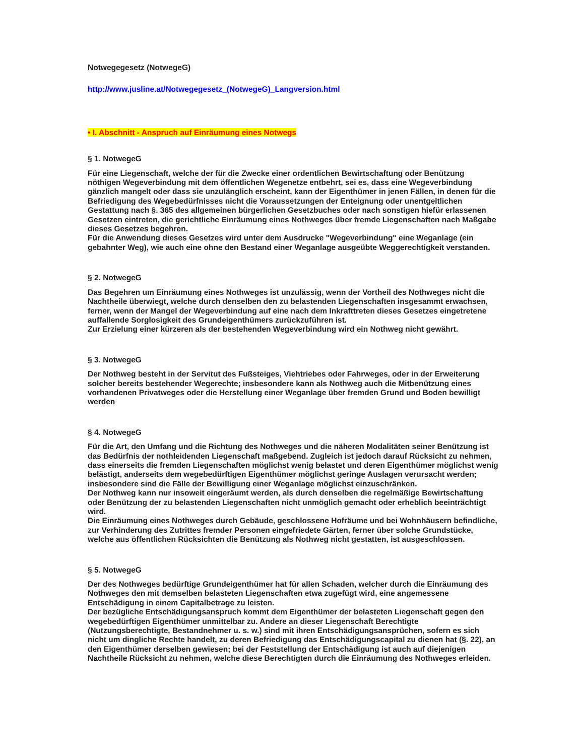Notwegegesetz (NotwegeG)
http://www.jusline.at/Notwegegesetz_(NotwegeG)_Langversion.html
• I. Abschnitt - Anspruch auf Einräumung eines Notwegs
§ 1. NotwegeG
Für eine Liegenschaft, welche der für die Zwecke einer ordentlichen Bewirtschaftung oder Benützung nöthigen Wegeverbindung mit dem öffentlichen Wegenetze entbehrt, sei es, dass eine Wegeverbindung gänzlich mangelt oder dass sie unzulänglich erscheint, kann der Eigenthümer in jenen Fällen, in denen für die Befriedigung des Wegebedürfnisses nicht die Voraussetzungen der Enteignung oder unentgeltlichen Gestattung nach §. 365 des allgemeinen bürgerlichen Gesetzbuches oder nach sonstigen hiefür erlassenen Gesetzen eintreten, die gerichtliche Einräumung eines Nothweges über fremde Liegenschaften nach Maßgabe dieses Gesetzes begehren.
Für die Anwendung dieses Gesetzes wird unter dem Ausdrucke "Wegeverbindung" eine Weganlage (ein gebahnter Weg), wie auch eine ohne den Bestand einer Weganlage ausgeübte Weggerechtigkeit verstanden.
§ 2. NotwegeG
Das Begehren um Einräumung eines Nothweges ist unzulässig, wenn der Vortheil des Nothweges nicht die Nachtheile überwiegt, welche durch denselben den zu belastenden Liegenschaften insgesammt erwachsen, ferner, wenn der Mangel der Wegeverbindung auf eine nach dem Inkrafttreten dieses Gesetzes eingetretene auffallende Sorglosigkeit des Grundeigenthümers zurückzuführen ist.
Zur Erzielung einer kürzeren als der bestehenden Wegeverbindung wird ein Nothweg nicht gewährt.
§ 3. NotwegeG
Der Nothweg besteht in der Servitut des Fußsteiges, Viehtriebes oder Fahrweges, oder in der Erweiterung solcher bereits bestehender Wegerechte; insbesondere kann als Nothweg auch die Mitbenützung eines vorhandenen Privatweges oder die Herstellung einer Weganlage über fremden Grund und Boden bewilligt werden
§ 4. NotwegeG
Für die Art, den Umfang und die Richtung des Nothweges und die näheren Modalitäten seiner Benützung ist das Bedürfnis der nothleidenden Liegenschaft maßgebend. Zugleich ist jedoch darauf Rücksicht zu nehmen, dass einerseits die fremden Liegenschaften möglichst wenig belastet und deren Eigenthümer möglichst wenig belästigt, anderseits dem wegebedürftigen Eigenthümer möglichst geringe Auslagen verursacht werden; insbesondere sind die Fälle der Bewilligung einer Weganlage möglichst einzuschränken.
Der Nothweg kann nur insoweit eingeräumt werden, als durch denselben die regelmäßige Bewirtschaftung oder Benützung der zu belastenden Liegenschaften nicht unmöglich gemacht oder erheblich beeinträchtigt wird.
Die Einräumung eines Nothweges durch Gebäude, geschlossene Hofräume und bei Wohnhäusern befindliche, zur Verhinderung des Zutrittes fremder Personen eingefriedete Gärten, ferner über solche Grundstücke, welche aus öffentlichen Rücksichten die Benützung als Nothweg nicht gestatten, ist ausgeschlossen.
§ 5. NotwegeG
Der des Nothweges bedürftige Grundeigenthümer hat für allen Schaden, welcher durch die Einräumung des Nothweges den mit demselben belasteten Liegenschaften etwa zugefügt wird, eine angemessene Entschädigung in einem Capitalbetrage zu leisten.
Der bezügliche Entschädigungsanspruch kommt dem Eigenthümer der belasteten Liegenschaft gegen den wegebedürftigen Eigenthümer unmittelbar zu. Andere an dieser Liegenschaft Berechtigte (Nutzungsberechtigte, Bestandnehmer u. s. w.) sind mit ihren Entschädigungsansprüchen, sofern es sich nicht um dingliche Rechte handelt, zu deren Befriedigung das Entschädigungscapital zu dienen hat (§. 22), an den Eigenthümer derselben gewiesen; bei der Feststellung der Entschädigung ist auch auf diejenigen Nachtheile Rücksicht zu nehmen, welche diese Berechtigten durch die Einräumung des Nothweges erleiden.